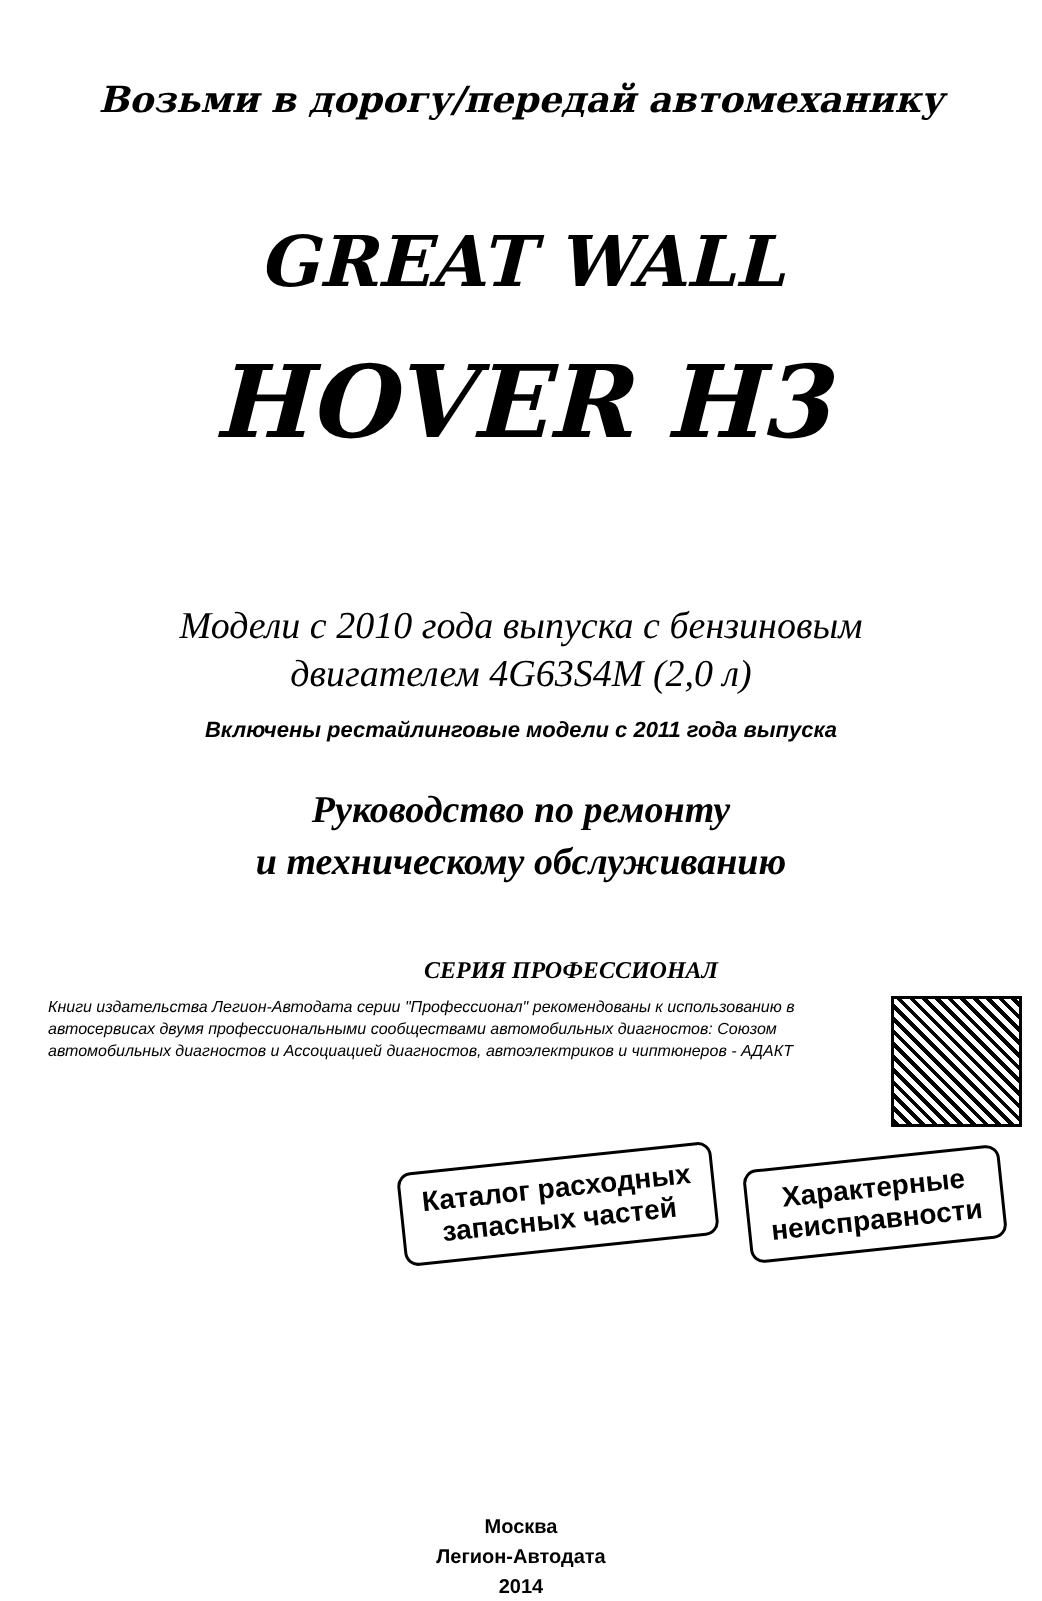Возьми в дорогу/передай автомеханику
GREAT WALL
HOVER H3
Модели с 2010 года выпуска с бензиновым
двигателем 4G63S4M (2,0 л)
Включены рестайлинговые модели с 2011 года выпуска
Руководство по ремонту
и техническому обслуживанию
СЕРИЯ ПРОФЕССИОНАЛ
Книги издательства Легион-Автодата серии "Профессионал" рекомендованы к использованию в автосервисах двумя профессиональными сообществами автомобильных диагностов: Союзом автомобильных диагностов и Ассоциацией диагностов, автоэлектриков и чиптюнеров - АДАКТ
Каталог расходных
запасных частей
Характерные
неисправности
Москва
Легион-Автодата
2014